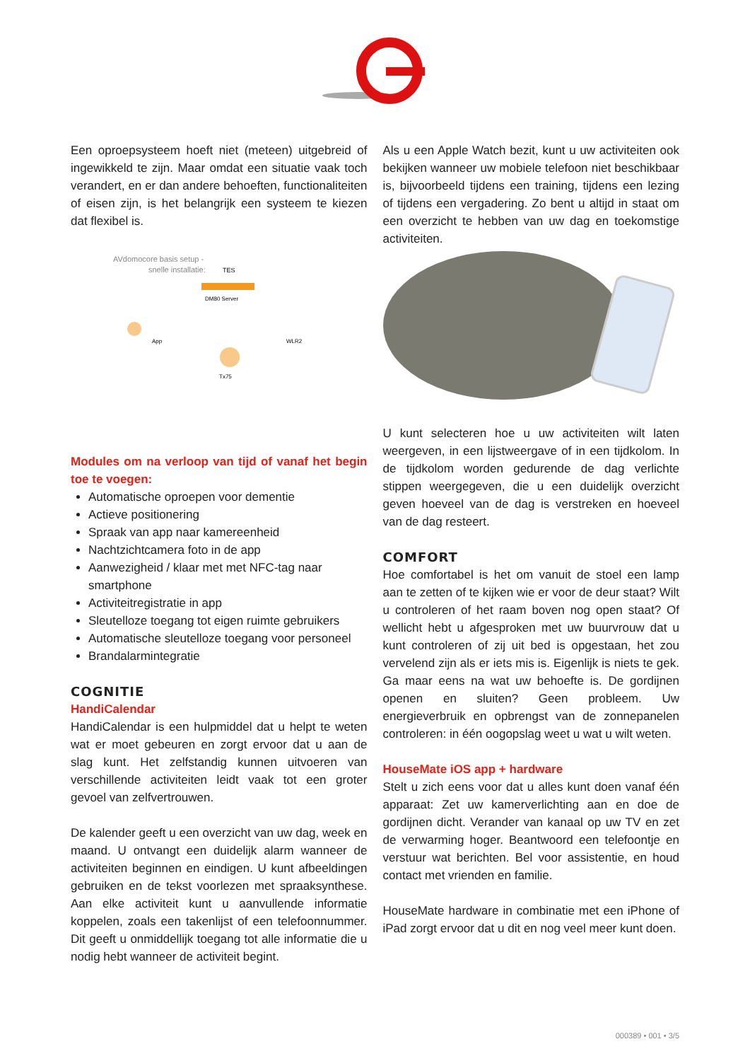Een oproepsysteem hoeft niet (meteen) uitgebreid of ingewikkeld te zijn. Maar omdat een situatie vaak toch verandert, en er dan andere behoeften, functionaliteiten of eisen zijn, is het belangrijk een systeem te kiezen dat flexibel is.
AVdomocore basis setup -
snelle installatie:
TES
DM80 Server
App
WLR2
Tx75
Modules om na verloop van tijd of vanaf het begin toe te voegen:
Automatische oproepen voor dementie
Actieve positionering
Spraak van app naar kamereenheid
Nachtzichtcamera foto in de app
Aanwezigheid / klaar met met NFC-tag naar smartphone
Activiteitregistratie in app
Sleutelloze toegang tot eigen ruimte gebruikers
Automatische sleutelloze toegang voor personeel
Brandalarmintegratie
COGNITIE
HandiCalendar
HandiCalendar is een hulpmiddel dat u helpt te weten wat er moet gebeuren en zorgt ervoor dat u aan de slag kunt. Het zelfstandig kunnen uitvoeren van verschillende activiteiten leidt vaak tot een groter gevoel van zelfvertrouwen.
De kalender geeft u een overzicht van uw dag, week en maand. U ontvangt een duidelijk alarm wanneer de activiteiten beginnen en eindigen. U kunt afbeeldingen gebruiken en de tekst voorlezen met spraaksynthese. Aan elke activiteit kunt u aanvullende informatie koppelen, zoals een takenlijst of een telefoonnummer. Dit geeft u onmiddellijk toegang tot alle informatie die u nodig hebt wanneer de activiteit begint.
Als u een Apple Watch bezit, kunt u uw activiteiten ook bekijken wanneer uw mobiele telefoon niet beschikbaar is, bijvoorbeeld tijdens een training, tijdens een lezing of tijdens een vergadering. Zo bent u altijd in staat om een overzicht te hebben van uw dag en toekomstige activiteiten.
U kunt selecteren hoe u uw activiteiten wilt laten weergeven, in een lijstweergave of in een tijdkolom. In de tijdkolom worden gedurende de dag verlichte stippen weergegeven, die u een duidelijk overzicht geven hoeveel van de dag is verstreken en hoeveel van de dag resteert.
COMFORT
Hoe comfortabel is het om vanuit de stoel een lamp aan te zetten of te kijken wie er voor de deur staat? Wilt u controleren of het raam boven nog open staat? Of wellicht hebt u afgesproken met uw buurvrouw dat u kunt controleren of zij uit bed is opgestaan, het zou vervelend zijn als er iets mis is. Eigenlijk is niets te gek. Ga maar eens na wat uw behoefte is. De gordijnen openen en sluiten? Geen probleem. Uw energieverbruik en opbrengst van de zonnepanelen controleren: in één oogopslag weet u wat u wilt weten.
HouseMate iOS app + hardware
Stelt u zich eens voor dat u alles kunt doen vanaf één apparaat: Zet uw kamerverlichting aan en doe de gordijnen dicht. Verander van kanaal op uw TV en zet de verwarming hoger. Beantwoord een telefoontje en verstuur wat berichten. Bel voor assistentie, en houd contact met vrienden en familie.
HouseMate hardware in combinatie met een iPhone of iPad zorgt ervoor dat u dit en nog veel meer kunt doen.
000389 • 001 • 3/5